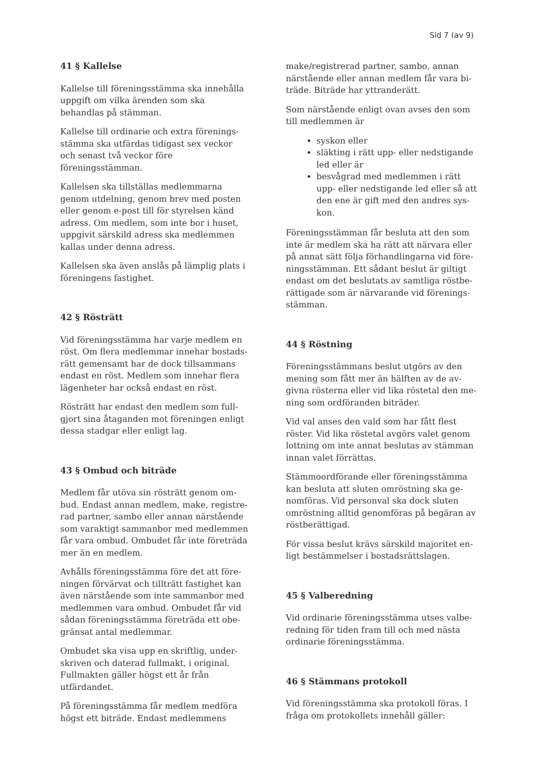Sid 7 (av 9)
41 § Kallelse
Kallelse till föreningsstämma ska innehålla uppgift om vilka ärenden som ska behandlas på stämman.
Kallelse till ordinarie och extra förenings­stämma ska utfärdas tidigast sex veckor och senast två veckor före föreningsstämman.
Kallelsen ska tillställas medlemmarna genom utdelning, genom brev med posten eller genom e-post till för styrelsen känd adress. Om medlem, som inte bor i huset, uppgivit särskild adress ska medlemmen kallas under denna adress.
Kallelsen ska även anslås på lämplig plats i föreningens fastighet.
42 § Rösträtt
Vid föreningsstämma har varje medlem en röst. Om flera medlemmar innehar bostads­rätt gemensamt har de dock tillsammans endast en röst. Medlem som innehar flera lägenheter har också endast en röst.
Rösträtt har endast den medlem som full­gjort sina åtaganden mot föreningen enligt dessa stadgar eller enligt lag.
43 § Ombud och biträde
Medlem får utöva sin rösträtt genom om­bud. Endast annan medlem, make, registre­rad partner, sambo eller annan närstående som varaktigt sammanbor med medlemmen får vara ombud. Ombudet får inte företräda mer än en medlem.
Avhålls föreningsstämma före det att före­ningen förvärvat och tillträtt fastighet kan även närstående som inte sammanbor med medlemmen vara ombud. Ombudet får vid sådan föreningsstämma företräda ett obe­gränsat antal medlemmar.
Ombudet ska visa upp en skriftlig, under­skriven och daterad fullmakt, i original. Fullmakten gäller högst ett år från utfärdan­det.
På föreningsstämma får medlem medföra högst ett biträde. Endast medlemmens
make/registrerad partner, sambo, annan närstående eller annan medlem får vara bi­träde. Biträde har yttranderätt.
Som närstående enligt ovan avses den som till medlemmen är
syskon eller
släkting i rätt upp- eller nedstigande led eller är
besvågrad med medlemmen i rätt upp- eller nedstigande led eller så att den ene är gift med den andres sys­kon.
Föreningsstämman får besluta att den som inte är medlem ska ha rätt att närvara eller på annat sätt följa förhandlingarna vid före­ningsstämman. Ett sådant beslut är giltigt endast om det beslutats av samtliga röstbe­rättigade som är närvarande vid förenings­stämman.
44 § Röstning
Föreningsstämmans beslut utgörs av den mening som fått mer än hälften av de av­givna rösterna eller vid lika röstetal den me­ning som ordföranden biträder.
Vid val anses den vald som har fått flest röster. Vid lika röstetal avgörs valet genom lottning om inte annat beslutas av stämman innan valet förrättas.
Stämmoordförande eller föreningsstämma kan besluta att sluten omröstning ska ge­nomföras. Vid personval ska dock sluten omröstning alltid genomföras på begäran av röstberättigad.
För vissa beslut krävs särskild majoritet en­ligt bestämmelser i bostadsrättslagen.
45 § Valberedning
Vid ordinarie föreningsstämma utses valbe­redning för tiden fram till och med nästa ordinarie föreningsstämma.
46 § Stämmans protokoll
Vid föreningsstämma ska protokoll föras. I fråga om protokollets innehåll gäller: